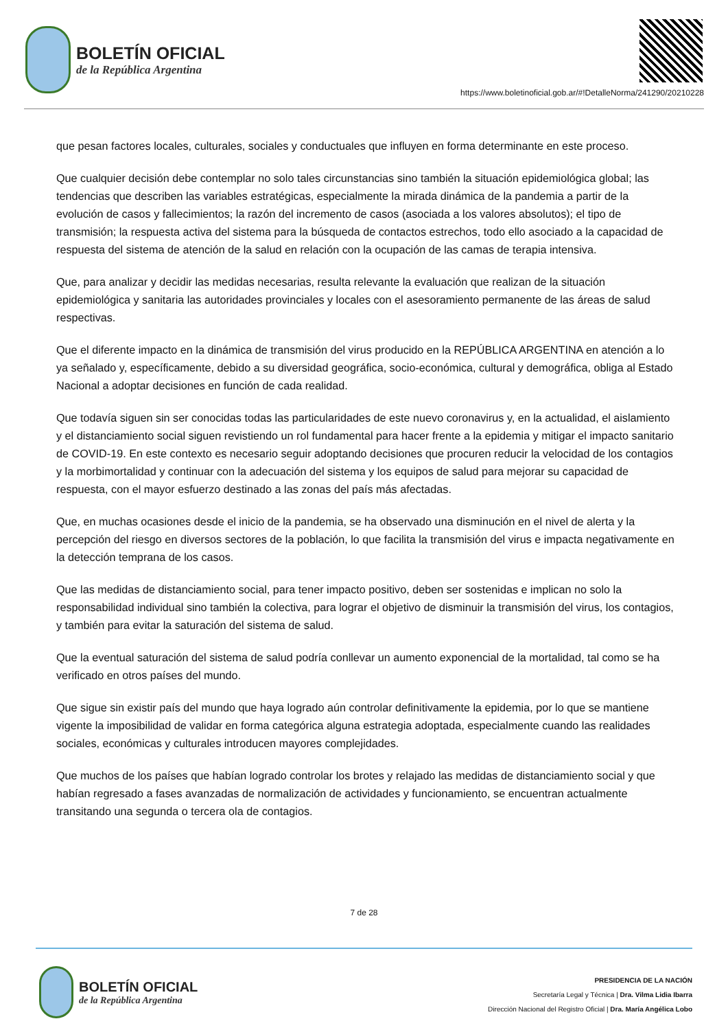BOLETÍN OFICIAL
de la República Argentina
https://www.boletinoficial.gob.ar/#!DetalleNorma/241290/20210228
que pesan factores locales, culturales, sociales y conductuales que influyen en forma determinante en este proceso.
Que cualquier decisión debe contemplar no solo tales circunstancias sino también la situación epidemiológica global; las tendencias que describen las variables estratégicas, especialmente la mirada dinámica de la pandemia a partir de la evolución de casos y fallecimientos; la razón del incremento de casos (asociada a los valores absolutos); el tipo de transmisión; la respuesta activa del sistema para la búsqueda de contactos estrechos, todo ello asociado a la capacidad de respuesta del sistema de atención de la salud en relación con la ocupación de las camas de terapia intensiva.
Que, para analizar y decidir las medidas necesarias, resulta relevante la evaluación que realizan de la situación epidemiológica y sanitaria las autoridades provinciales y locales con el asesoramiento permanente de las áreas de salud respectivas.
Que el diferente impacto en la dinámica de transmisión del virus producido en la REPÚBLICA ARGENTINA en atención a lo ya señalado y, específicamente, debido a su diversidad geográfica, socio-económica, cultural y demográfica, obliga al Estado Nacional a adoptar decisiones en función de cada realidad.
Que todavía siguen sin ser conocidas todas las particularidades de este nuevo coronavirus y, en la actualidad, el aislamiento y el distanciamiento social siguen revistiendo un rol fundamental para hacer frente a la epidemia y mitigar el impacto sanitario de COVID-19. En este contexto es necesario seguir adoptando decisiones que procuren reducir la velocidad de los contagios y la morbimortalidad y continuar con la adecuación del sistema y los equipos de salud para mejorar su capacidad de respuesta, con el mayor esfuerzo destinado a las zonas del país más afectadas.
Que, en muchas ocasiones desde el inicio de la pandemia, se ha observado una disminución en el nivel de alerta y la percepción del riesgo en diversos sectores de la población, lo que facilita la transmisión del virus e impacta negativamente en la detección temprana de los casos.
Que las medidas de distanciamiento social, para tener impacto positivo, deben ser sostenidas e implican no solo la responsabilidad individual sino también la colectiva, para lograr el objetivo de disminuir la transmisión del virus, los contagios, y también para evitar la saturación del sistema de salud.
Que la eventual saturación del sistema de salud podría conllevar un aumento exponencial de la mortalidad, tal como se ha verificado en otros países del mundo.
Que sigue sin existir país del mundo que haya logrado aún controlar definitivamente la epidemia, por lo que se mantiene vigente la imposibilidad de validar en forma categórica alguna estrategia adoptada, especialmente cuando las realidades sociales, económicas y culturales introducen mayores complejidades.
Que muchos de los países que habían logrado controlar los brotes y relajado las medidas de distanciamiento social y que habían regresado a fases avanzadas de normalización de actividades y funcionamiento, se encuentran actualmente transitando una segunda o tercera ola de contagios.
7 de 28
BOLETÍN OFICIAL
de la República Argentina
PRESIDENCIA DE LA NACIÓN
Secretaría Legal y Técnica | Dra. Vilma Lidia Ibarra
Dirección Nacional del Registro Oficial | Dra. María Angélica Lobo